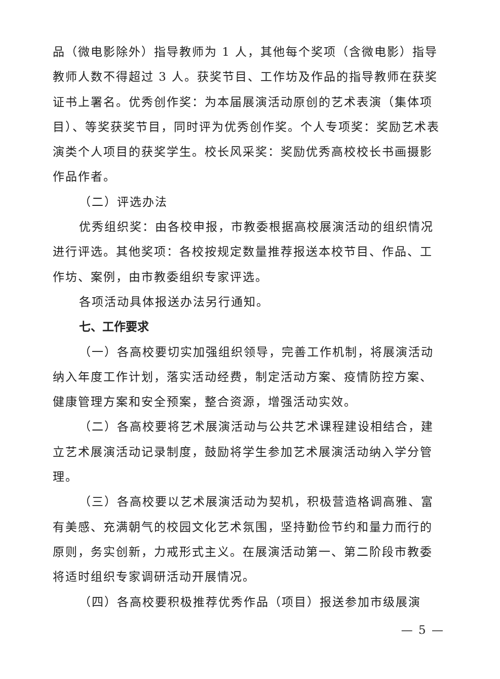品（微电影除外）指导教师为 1 人，其他每个奖项（含微电影）指导教师人数不得超过 3 人。获奖节目、工作坊及作品的指导教师在获奖证书上署名。优秀创作奖：为本届展演活动原创的艺术表演（集体项目）、等奖获奖节目，同时评为优秀创作奖。个人专项奖：奖励艺术表演类个人项目的获奖学生。校长风采奖：奖励优秀高校校长书画摄影作品作者。
（二）评选办法
优秀组织奖：由各校申报，市教委根据高校展演活动的组织情况进行评选。其他奖项：各校按规定数量推荐报送本校节目、作品、工作坊、案例，由市教委组织专家评选。
各项活动具体报送办法另行通知。
七、工作要求
（一）各高校要切实加强组织领导，完善工作机制，将展演活动纳入年度工作计划，落实活动经费，制定活动方案、疫情防控方案、健康管理方案和安全预案，整合资源，增强活动实效。
（二）各高校要将艺术展演活动与公共艺术课程建设相结合，建立艺术展演活动记录制度，鼓励将学生参加艺术展演活动纳入学分管理。
（三）各高校要以艺术展演活动为契机，积极营造格调高雅、富有美感、充满朝气的校园文化艺术氛围，坚持勤俭节约和量力而行的原则，务实创新，力戒形式主义。在展演活动第一、第二阶段市教委将适时组织专家调研活动开展情况。
（四）各高校要积极推荐优秀作品（项目）报送参加市级展演
— 5 —